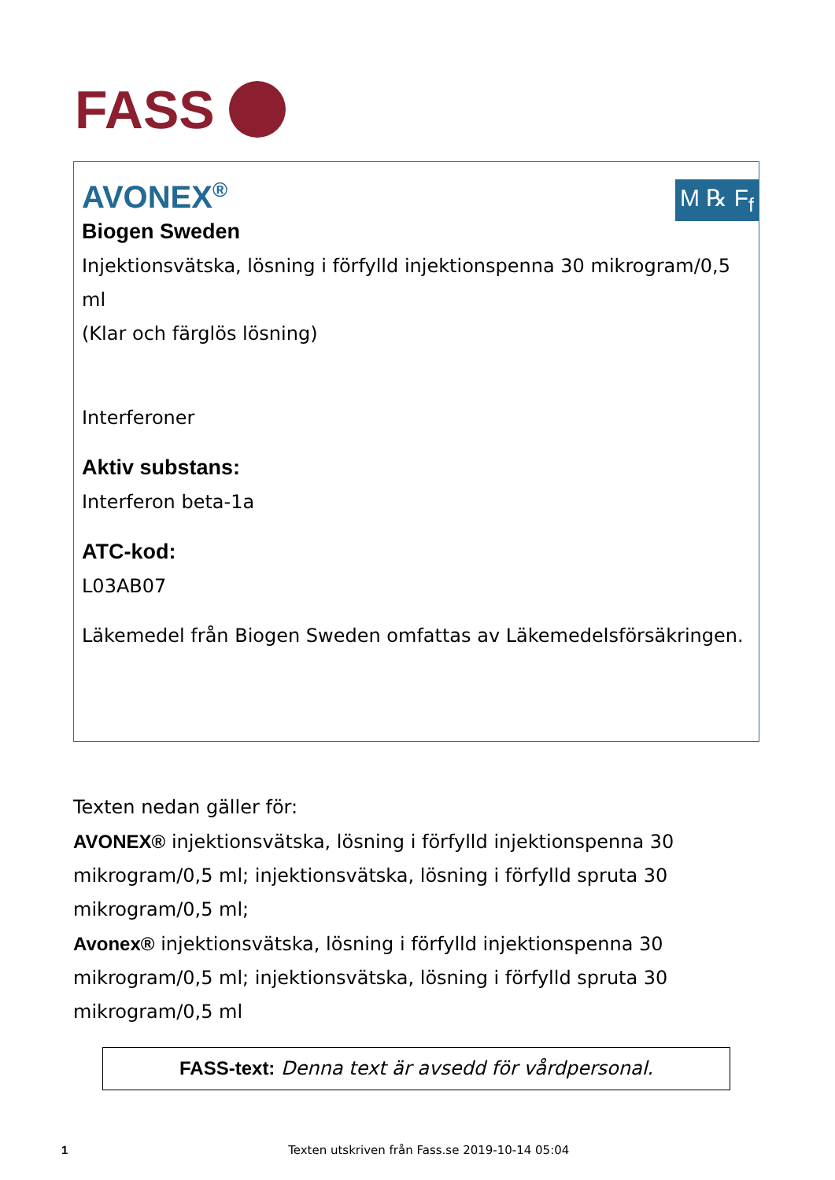FASS
M ℞ F<sub>f</sub>
AVONEX<sup>®</sup>
Biogen Sweden
Injektionsvätska, lösning i förfylld injektionspenna 30 mikrogram/0,5 ml
(Klar och färglös lösning)
Interferoner
Aktiv substans:
Interferon beta-1a
ATC-kod:
L03AB07
Läkemedel från Biogen Sweden omfattas av Läkemedelsförsäkringen.
Texten nedan gäller för:
AVONEX® injektionsvätska, lösning i förfylld injektionspenna 30 mikrogram/0,5 ml; injektionsvätska, lösning i förfylld spruta 30 mikrogram/0,5 ml;
Avonex® injektionsvätska, lösning i förfylld injektionspenna 30 mikrogram/0,5 ml; injektionsvätska, lösning i förfylld spruta 30 mikrogram/0,5 ml
FASS-text: Denna text är avsedd för vårdpersonal.
1 Texten utskriven från Fass.se 2019-10-14 05:04